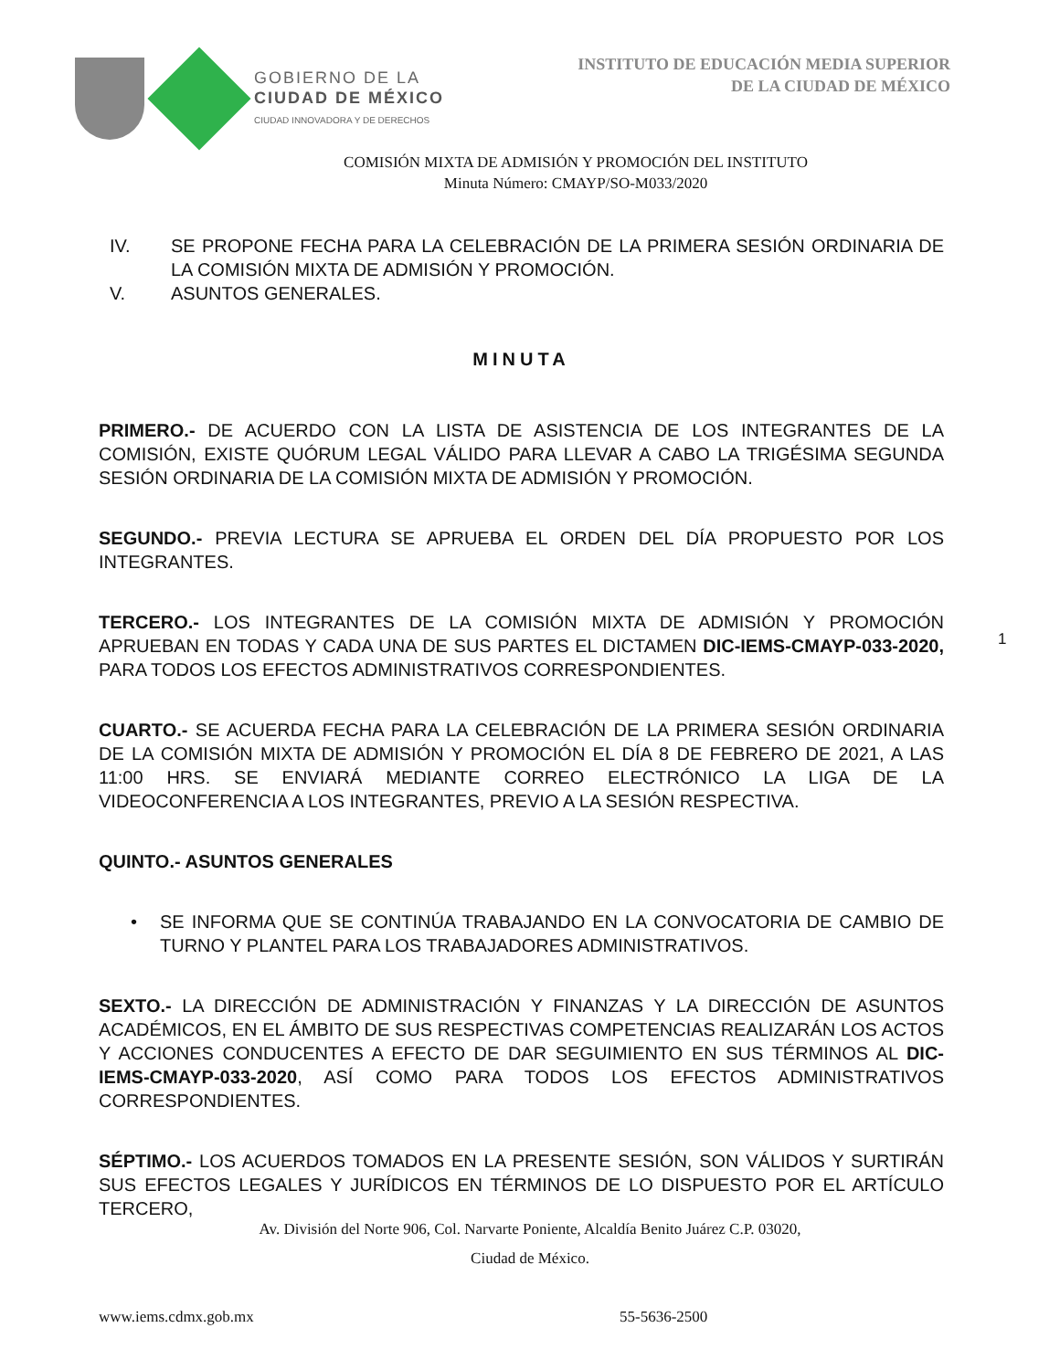GOBIERNO DE LA
CIUDAD DE MÉXICO
CIUDAD INNOVADORA Y DE DERECHOS
INSTITUTO DE EDUCACIÓN MEDIA SUPERIOR
DE LA CIUDAD DE MÉXICO
COMISIÓN MIXTA DE ADMISIÓN Y PROMOCIÓN DEL INSTITUTO
Minuta Número: CMAYP/SO-M033/2020
IV. SE PROPONE FECHA PARA LA CELEBRACIÓN DE LA PRIMERA SESIÓN ORDINARIA DE LA COMISIÓN MIXTA DE ADMISIÓN Y PROMOCIÓN.
V. ASUNTOS GENERALES.
MINUTA
PRIMERO.- DE ACUERDO CON LA LISTA DE ASISTENCIA DE LOS INTEGRANTES DE LA COMISIÓN, EXISTE QUÓRUM LEGAL VÁLIDO PARA LLEVAR A CABO LA TRIGÉSIMA SEGUNDA SESIÓN ORDINARIA DE LA COMISIÓN MIXTA DE ADMISIÓN Y PROMOCIÓN.
SEGUNDO.- PREVIA LECTURA SE APRUEBA EL ORDEN DEL DÍA PROPUESTO POR LOS INTEGRANTES.
TERCERO.- LOS INTEGRANTES DE LA COMISIÓN MIXTA DE ADMISIÓN Y PROMOCIÓN APRUEBAN EN TODAS Y CADA UNA DE SUS PARTES EL DICTAMEN DIC-IEMS-CMAYP-033-2020, PARA TODOS LOS EFECTOS ADMINISTRATIVOS CORRESPONDIENTES.
CUARTO.- SE ACUERDA FECHA PARA LA CELEBRACIÓN DE LA PRIMERA SESIÓN ORDINARIA DE LA COMISIÓN MIXTA DE ADMISIÓN Y PROMOCIÓN EL DÍA 8 DE FEBRERO DE 2021, A LAS 11:00 HRS. SE ENVIARÁ MEDIANTE CORREO ELECTRÓNICO LA LIGA DE LA VIDEOCONFERENCIA A LOS INTEGRANTES, PREVIO A LA SESIÓN RESPECTIVA.
QUINTO.- ASUNTOS GENERALES
• SE INFORMA QUE SE CONTINÚA TRABAJANDO EN LA CONVOCATORIA DE CAMBIO DE TURNO Y PLANTEL PARA LOS TRABAJADORES ADMINISTRATIVOS.
SEXTO.- LA DIRECCIÓN DE ADMINISTRACIÓN Y FINANZAS Y LA DIRECCIÓN DE ASUNTOS ACADÉMICOS, EN EL ÁMBITO DE SUS RESPECTIVAS COMPETENCIAS REALIZARÁN LOS ACTOS Y ACCIONES CONDUCENTES A EFECTO DE DAR SEGUIMIENTO EN SUS TÉRMINOS AL DIC-IEMS-CMAYP-033-2020, ASÍ COMO PARA TODOS LOS EFECTOS ADMINISTRATIVOS CORRESPONDIENTES.
SÉPTIMO.- LOS ACUERDOS TOMADOS EN LA PRESENTE SESIÓN, SON VÁLIDOS Y SURTIRÁN SUS EFECTOS LEGALES Y JURÍDICOS EN TÉRMINOS DE LO DISPUESTO POR EL ARTÍCULO TERCERO,
1
Av. División del Norte 906, Col. Narvarte Poniente, Alcaldía Benito Juárez C.P. 03020,
Ciudad de México.
www.iems.cdmx.gob.mx 55-5636-2500